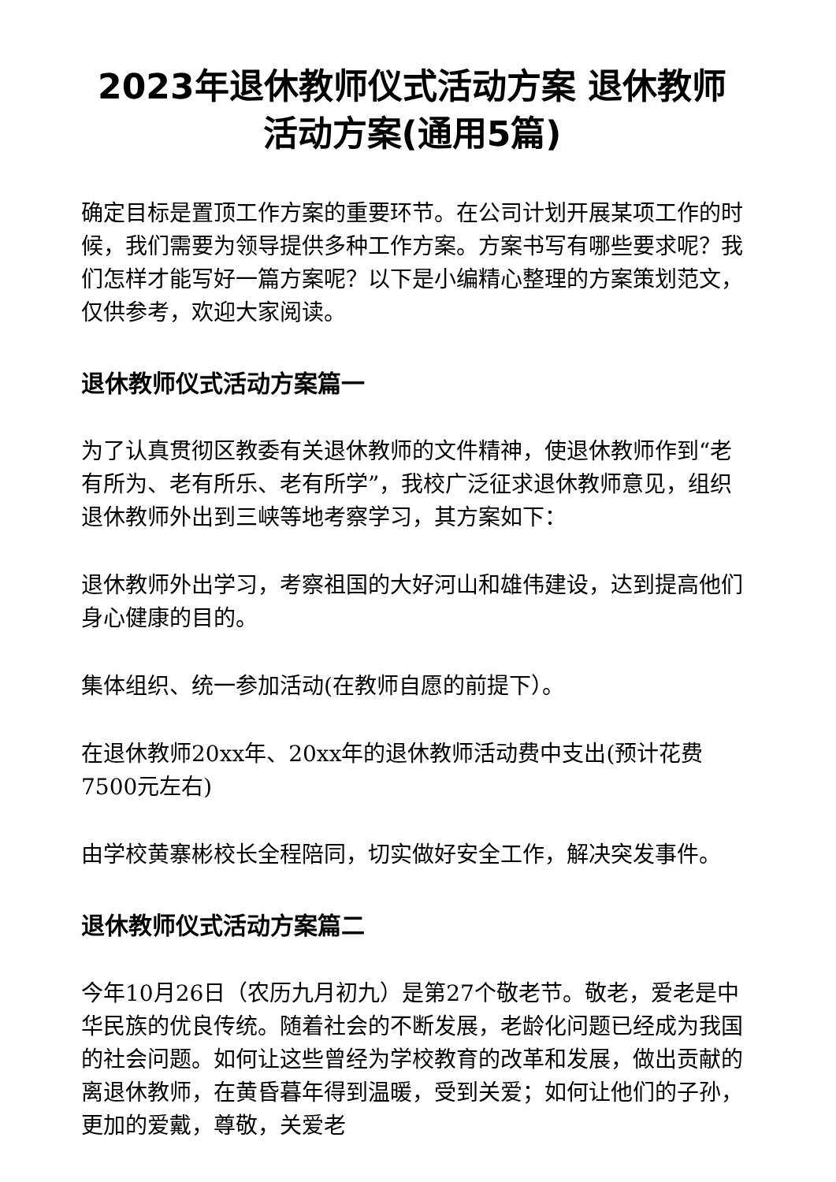2023年退休教师仪式活动方案 退休教师活动方案(通用5篇)
确定目标是置顶工作方案的重要环节。在公司计划开展某项工作的时候，我们需要为领导提供多种工作方案。方案书写有哪些要求呢？我们怎样才能写好一篇方案呢？以下是小编精心整理的方案策划范文，仅供参考，欢迎大家阅读。
退休教师仪式活动方案篇一
为了认真贯彻区教委有关退休教师的文件精神，使退休教师作到“老有所为、老有所乐、老有所学”，我校广泛征求退休教师意见，组织退休教师外出到三峡等地考察学习，其方案如下：
退休教师外出学习，考察祖国的大好河山和雄伟建设，达到提高他们身心健康的目的。
集体组织、统一参加活动(在教师自愿的前提下）。
在退休教师20xx年、20xx年的退休教师活动费中支出(预计花费7500元左右)
由学校黄寨彬校长全程陪同，切实做好安全工作，解决突发事件。
退休教师仪式活动方案篇二
今年10月26日（农历九月初九）是第27个敬老节。敬老，爱老是中华民族的优良传统。随着社会的不断发展，老龄化问题已经成为我国的社会问题。如何让这些曾经为学校教育的改革和发展，做出贡献的离退休教师，在黄昏暮年得到温暖，受到关爱；如何让他们的子孙，更加的爱戴，尊敬，关爱老